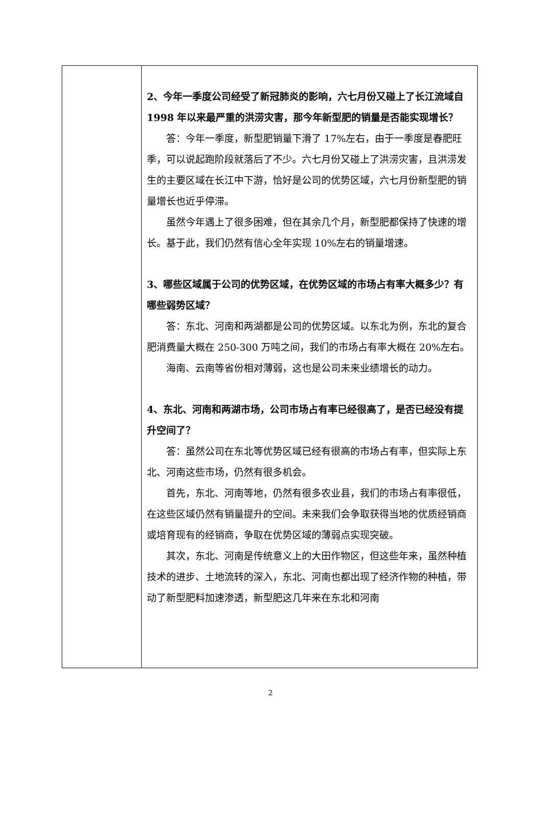| | 2、今年一季度公司经受了新冠肺炎的影响，六七月份又碰上了长江流域自 1998 年以来最严重的洪涝灾害，那今年新型肥的销量是否能实现增长？ 答：今年一季度，新型肥销量下滑了 17%左右，由于一季度是春肥旺季，可以说起跑阶段就落后了不少。六七月份又碰上了洪涝灾害，且洪涝发生的主要区域在长江中下游，恰好是公司的优势区域，六七月份新型肥的销量增长也近乎停滞。 虽然今年遇上了很多困难，但在其余几个月，新型肥都保持了快速的增长。基于此，我们仍然有信心全年实现 10%左右的销量增速。 3、哪些区域属于公司的优势区域，在优势区域的市场占有率大概多少？有哪些弱势区域？ 答：东北、河南和两湖都是公司的优势区域。以东北为例，东北的复合肥消费量大概在 250-300 万吨之间，我们的市场占有率大概在 20%左右。 海南、云南等省份相对薄弱，这也是公司未来业绩增长的动力。 4、东北、河南和两湖市场，公司市场占有率已经很高了，是否已经没有提升空间了？ 答：虽然公司在东北等优势区域已经有很高的市场占有率，但实际上东北、河南这些市场，仍然有很多机会。 首先，东北、河南等地，仍然有很多农业县，我们的市场占有率很低，在这些区域仍然有销量提升的空间。未来我们会争取获得当地的优质经销商或培育现有的经销商，争取在优势区域的薄弱点实现突破。 其次，东北、河南是传统意义上的大田作物区，但这些年来，虽然种植技术的进步、土地流转的深入，东北、河南也都出现了经济作物的种植，带动了新型肥料加速渗透，新型肥这几年来在东北和河南 |
2